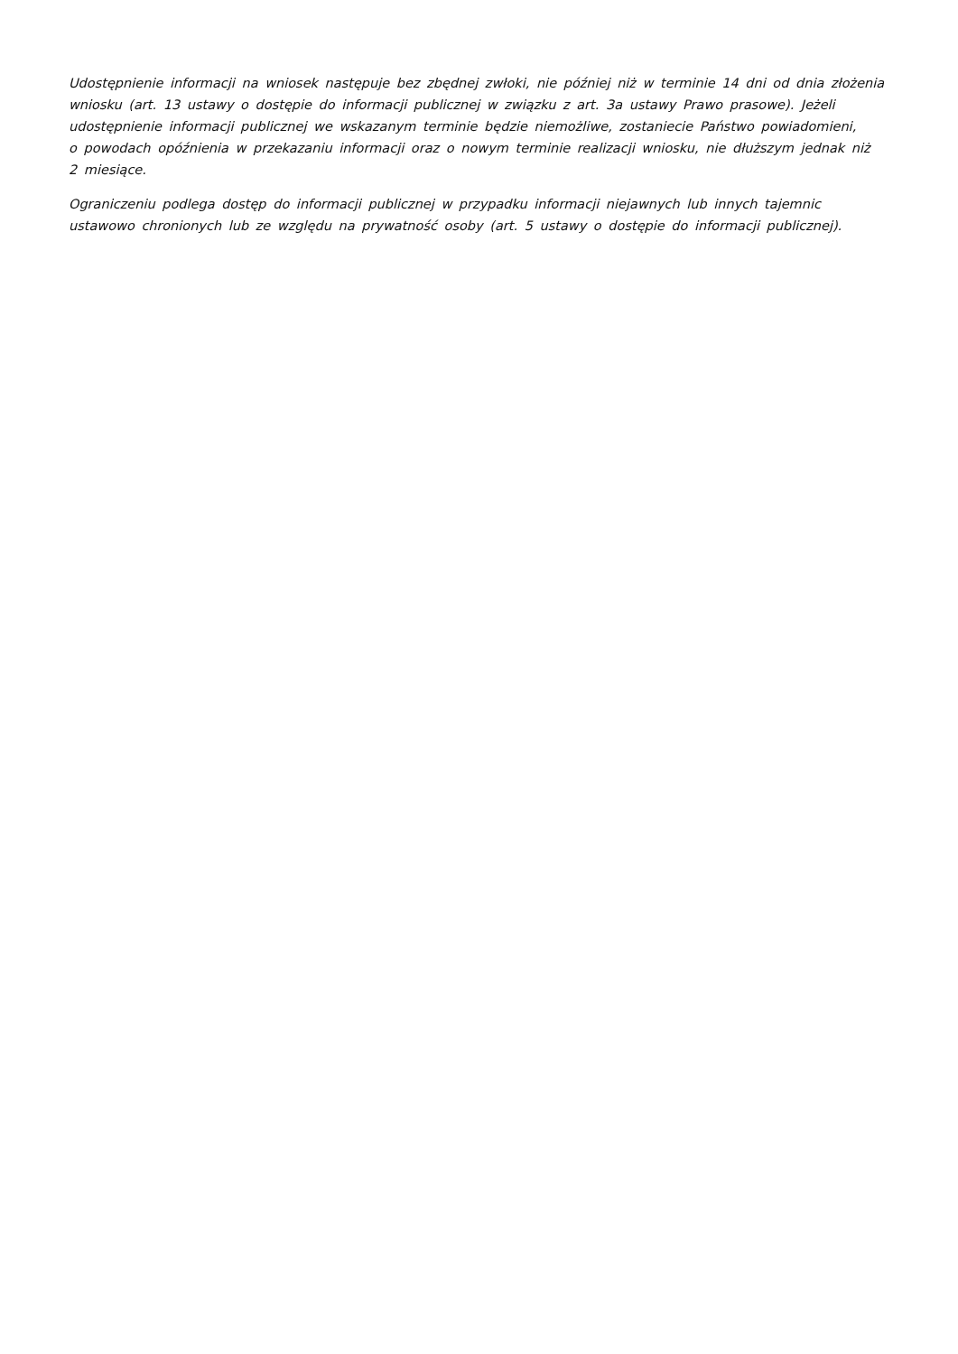Udostępnienie informacji na wniosek następuje bez zbędnej zwłoki, nie później niż w terminie 14 dni od dnia złożenia wniosku (art. 13 ustawy o dostępie do informacji publicznej w związku z art. 3a ustawy Prawo prasowe). Jeżeli udostępnienie informacji publicznej we wskazanym terminie będzie niemożliwe, zostaniecie Państwo powiadomieni,
o powodach opóźnienia w przekazaniu informacji oraz o nowym terminie realizacji wniosku, nie dłuższym jednak niż
2 miesiące.
Ograniczeniu podlega dostęp do informacji publicznej w przypadku informacji niejawnych lub innych tajemnic ustawowo chronionych lub ze względu na prywatność osoby (art. 5 ustawy o dostępie do informacji publicznej).